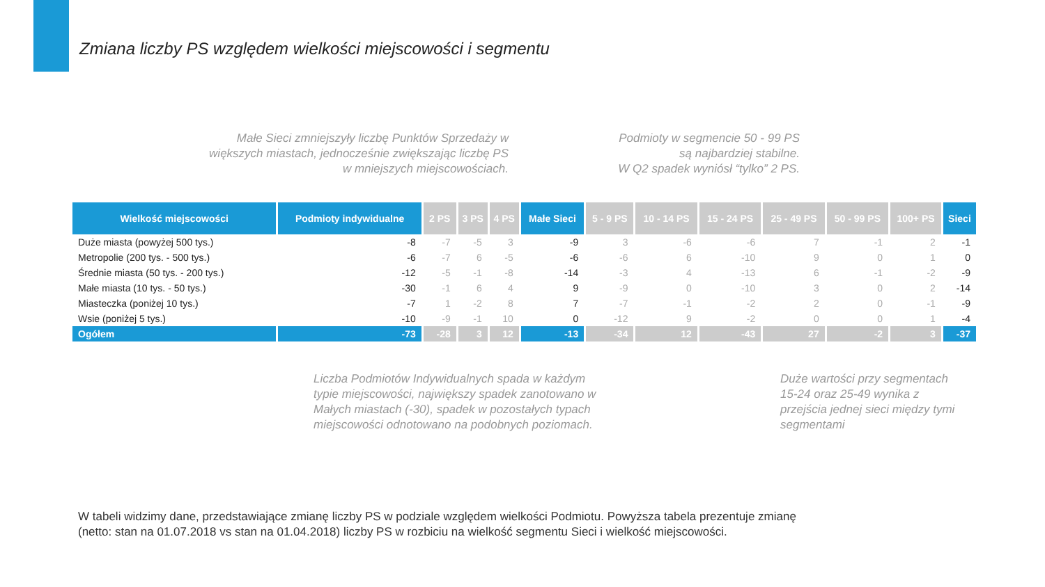Zmiana liczby PS względem wielkości miejscowości i segmentu
Małe Sieci zmniejszyły liczbę Punktów Sprzedaży w większych miastach, jednocześnie zwiększając liczbę PS w mniejszych miejscowościach.
Podmioty w segmencie 50 - 99 PS są najbardziej stabilne.
W Q2 spadek wyniósł “tylko” 2 PS.
| Wielkość miejscowości | Podmioty indywidualne | 2 PS | 3 PS | 4 PS | Małe Sieci | 5 - 9 PS | 10 - 14 PS | 15 - 24 PS | 25 - 49 PS | 50 - 99 PS | 100+ PS | Sieci |
| --- | --- | --- | --- | --- | --- | --- | --- | --- | --- | --- | --- | --- |
| Duże miasta (powyżej 500 tys.) | -8 | -7 | -5 | 3 | -9 | 3 | -6 | -6 | 7 | -1 | 2 | -1 |
| Metropolie (200 tys. - 500 tys.) | -6 | -7 | 6 | -5 | -6 | -6 | 6 | -10 | 9 | 0 | 1 | 0 |
| Średnie miasta (50 tys. - 200 tys.) | -12 | -5 | -1 | -8 | -14 | -3 | 4 | -13 | 6 | -1 | -2 | -9 |
| Małe miasta (10 tys. - 50 tys.) | -30 | -1 | 6 | 4 | 9 | -9 | 0 | -10 | 3 | 0 | 2 | -14 |
| Miasteczka (poniżej 10 tys.) | -7 | 1 | -2 | 8 | 7 | -7 | -1 | -2 | 2 | 0 | -1 | -9 |
| Wsie (poniżej 5 tys.) | -10 | -9 | -1 | 10 | 0 | -12 | 9 | -2 | 0 | 0 | 1 | -4 |
| Ogółem | -73 | -28 | 3 | 12 | -13 | -34 | 12 | -43 | 27 | -2 | 3 | -37 |
Liczba Podmiotów Indywidualnych spada w każdym typie miejscowości, największy spadek zanotowano w Małych miastach (-30), spadek w pozostałych typach miejscowości odnotowano na podobnych poziomach.
Duże wartości przy segmentach 15-24 oraz 25-49 wynika z przejścia jednej sieci między tymi segmentami
W tabeli widzimy dane, przedstawiające zmianę liczby PS w podziale względem wielkości Podmiotu. Powyższa tabela prezentuje zmianę
(netto: stan na 01.07.2018 vs stan na 01.04.2018) liczby PS w rozbiciu na wielkość segmentu Sieci i wielkość miejscowości.